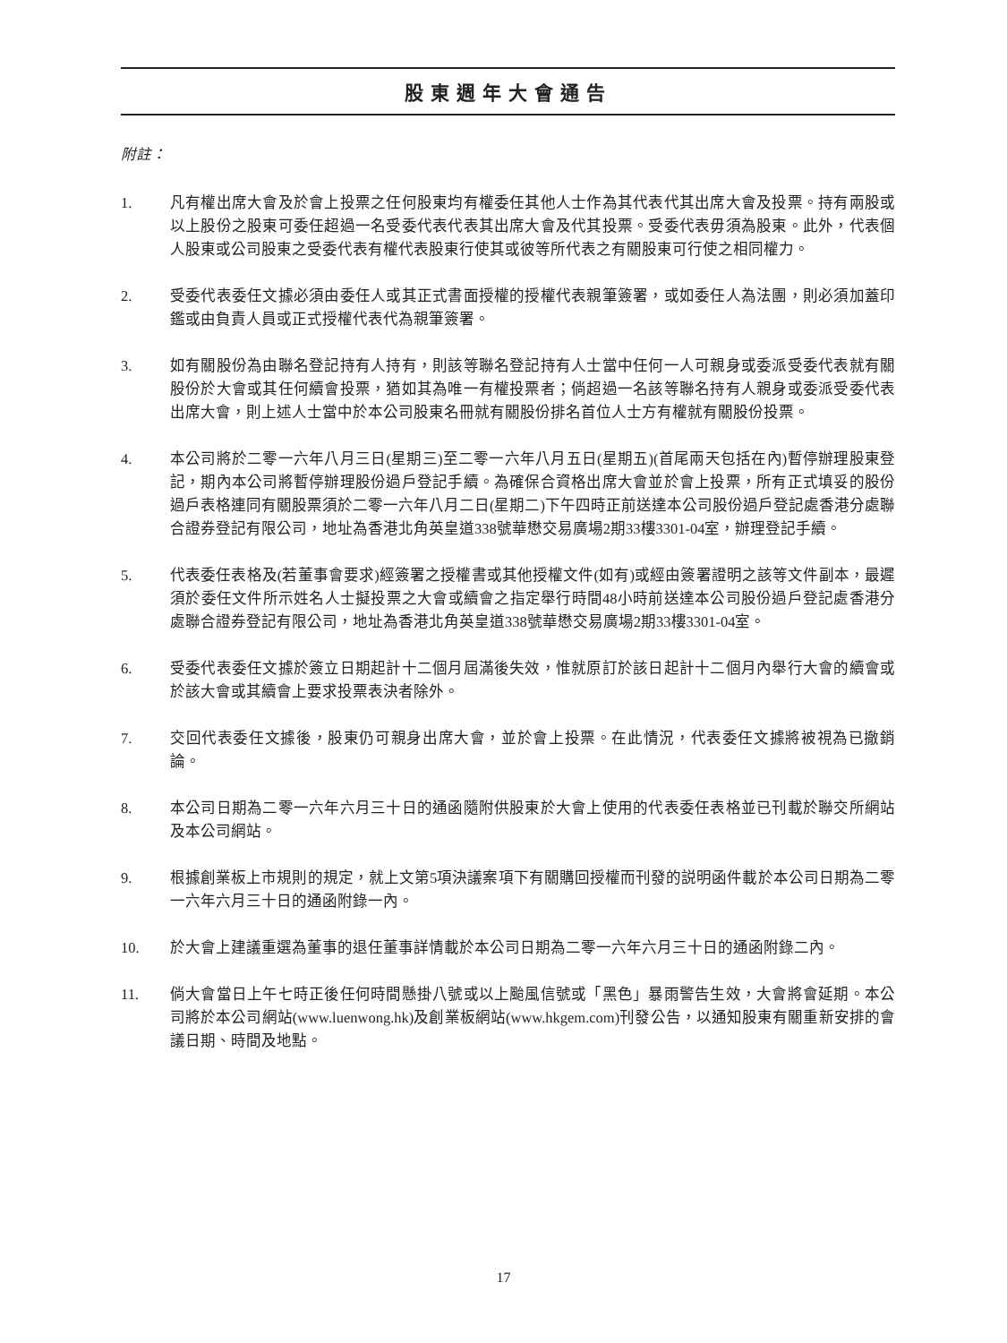股東週年大會通告
附註：
1. 凡有權出席大會及於會上投票之任何股東均有權委任其他人士作為其代表代其出席大會及投票。持有兩股或以上股份之股東可委任超過一名受委代表代表其出席大會及代其投票。受委代表毋須為股東。此外，代表個人股東或公司股東之受委代表有權代表股東行使其或彼等所代表之有關股東可行使之相同權力。
2. 受委代表委任文據必須由委任人或其正式書面授權的授權代表親筆簽署，或如委任人為法團，則必須加蓋印鑑或由負責人員或正式授權代表代為親筆簽署。
3. 如有關股份為由聯名登記持有人持有，則該等聯名登記持有人士當中任何一人可親身或委派受委代表就有關股份於大會或其任何續會投票，猶如其為唯一有權投票者；倘超過一名該等聯名持有人親身或委派受委代表出席大會，則上述人士當中於本公司股東名冊就有關股份排名首位人士方有權就有關股份投票。
4. 本公司將於二零一六年八月三日(星期三)至二零一六年八月五日(星期五)(首尾兩天包括在內)暫停辦理股東登記，期內本公司將暫停辦理股份過戶登記手續。為確保合資格出席大會並於會上投票，所有正式填妥的股份過戶表格連同有關股票須於二零一六年八月二日(星期二)下午四時正前送達本公司股份過戶登記處香港分處聯合證券登記有限公司，地址為香港北角英皇道338號華懋交易廣場2期33樓3301-04室，辦理登記手續。
5. 代表委任表格及(若董事會要求)經簽署之授權書或其他授權文件(如有)或經由簽署證明之該等文件副本，最遲須於委任文件所示姓名人士擬投票之大會或續會之指定舉行時間48小時前送達本公司股份過戶登記處香港分處聯合證券登記有限公司，地址為香港北角英皇道338號華懋交易廣場2期33樓3301-04室。
6. 受委代表委任文據於簽立日期起計十二個月屆滿後失效，惟就原訂於該日起計十二個月內舉行大會的續會或於該大會或其續會上要求投票表決者除外。
7. 交回代表委任文據後，股東仍可親身出席大會，並於會上投票。在此情況，代表委任文據將被視為已撤銷論。
8. 本公司日期為二零一六年六月三十日的通函隨附供股東於大會上使用的代表委任表格並已刊載於聯交所網站及本公司網站。
9. 根據創業板上市規則的規定，就上文第5項決議案項下有關購回授權而刊發的説明函件載於本公司日期為二零一六年六月三十日的通函附錄一內。
10. 於大會上建議重選為董事的退任董事詳情載於本公司日期為二零一六年六月三十日的通函附錄二內。
11. 倘大會當日上午七時正後任何時間懸掛八號或以上颱風信號或「黑色」暴雨警告生效，大會將會延期。本公司將於本公司網站(www.luenwong.hk)及創業板網站(www.hkgem.com)刊發公告，以通知股東有關重新安排的會議日期、時間及地點。
17